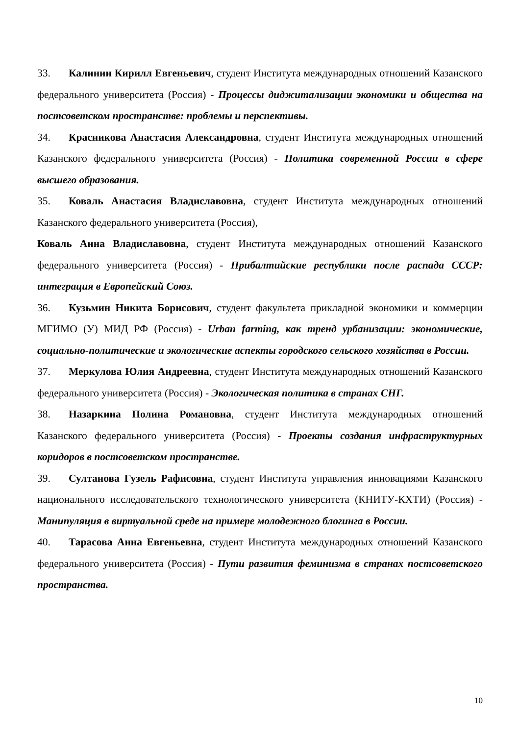33. Калинин Кирилл Евгеньевич, студент Института международных отношений Казанского федерального университета (Россия) - Процессы диджитализации экономики и общества на постсоветском пространстве: проблемы и перспективы.
34. Красникова Анастасия Александровна, студент Института международных отношений Казанского федерального университета (Россия) - Политика современной России в сфере высшего образования.
35. Коваль Анастасия Владиславовна, студент Института международных отношений Казанского федерального университета (Россия),
Коваль Анна Владиславовна, студент Института международных отношений Казанского федерального университета (Россия) - Прибалтийские республики после распада СССР: интеграция в Европейский Союз.
36. Кузьмин Никита Борисович, студент факультета прикладной экономики и коммерции МГИМО (У) МИД РФ (Россия) - Urban farming, как тренд урбанизации: экономические, социально-политические и экологические аспекты городского сельского хозяйства в России.
37. Меркулова Юлия Андреевна, студент Института международных отношений Казанского федерального университета (Россия) - Экологическая политика в странах СНГ.
38. Назаркина Полина Романовна, студент Института международных отношений Казанского федерального университета (Россия) - Проекты создания инфраструктурных коридоров в постсоветском пространстве.
39. Султанова Гузель Рафисовна, студент Института управления инновациями Казанского национального исследовательского технологического университета (КНИТУ-КХТИ) (Россия) - Манипуляция в виртуальной среде на примере молодежного блогинга в России.
40. Тарасова Анна Евгеньевна, студент Института международных отношений Казанского федерального университета (Россия) - Пути развития феминизма в странах постсоветского пространства.
10